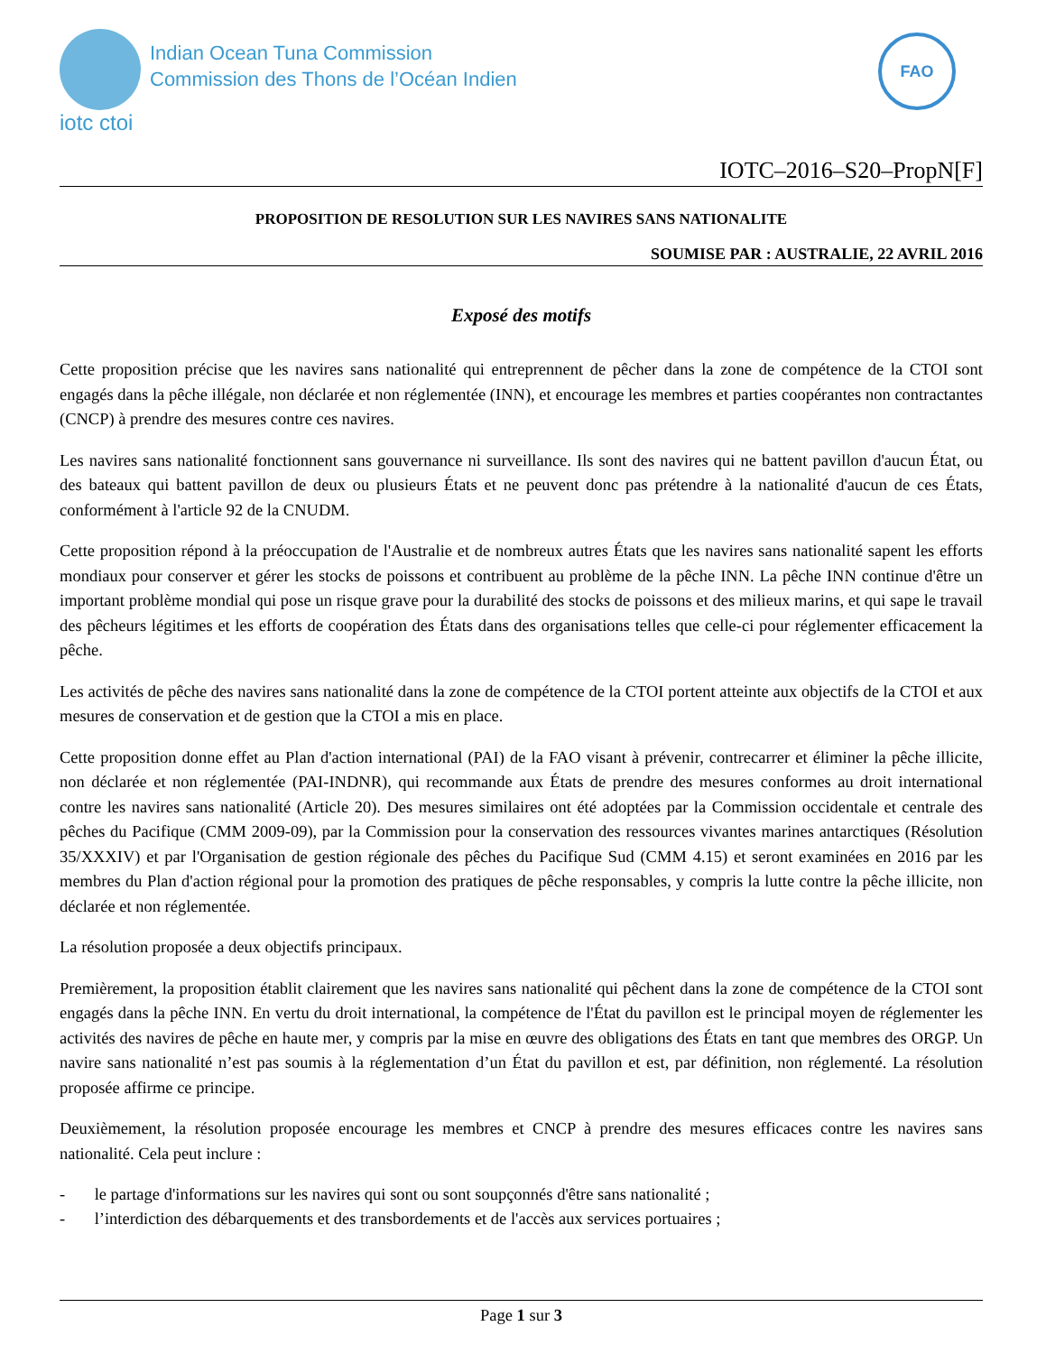iotc ctoi
Indian Ocean Tuna Commission
Commission des Thons de l’Océan Indien
FAO
IOTC–2016–S20–PropN[F]
PROPOSITION DE RESOLUTION SUR LES NAVIRES SANS NATIONALITE
SOUMISE PAR : AUSTRALIE, 22 AVRIL 2016
Exposé des motifs
Cette proposition précise que les navires sans nationalité qui entreprennent de pêcher dans la zone de compétence de la CTOI sont engagés dans la pêche illégale, non déclarée et non réglementée (INN), et encourage les membres et parties coopérantes non contractantes (CNCP) à prendre des mesures contre ces navires.
Les navires sans nationalité fonctionnent sans gouvernance ni surveillance. Ils sont des navires qui ne battent pavillon d'aucun État, ou des bateaux qui battent pavillon de deux ou plusieurs États et ne peuvent donc pas prétendre à la nationalité d'aucun de ces États, conformément à l'article 92 de la CNUDM.
Cette proposition répond à la préoccupation de l'Australie et de nombreux autres États que les navires sans nationalité sapent les efforts mondiaux pour conserver et gérer les stocks de poissons et contribuent au problème de la pêche INN. La pêche INN continue d'être un important problème mondial qui pose un risque grave pour la durabilité des stocks de poissons et des milieux marins, et qui sape le travail des pêcheurs légitimes et les efforts de coopération des États dans des organisations telles que celle-ci pour réglementer efficacement la pêche.
Les activités de pêche des navires sans nationalité dans la zone de compétence de la CTOI portent atteinte aux objectifs de la CTOI et aux mesures de conservation et de gestion que la CTOI a mis en place.
Cette proposition donne effet au Plan d'action international (PAI) de la FAO visant à prévenir, contrecarrer et éliminer la pêche illicite, non déclarée et non réglementée (PAI-INDNR), qui recommande aux États de prendre des mesures conformes au droit international contre les navires sans nationalité (Article 20). Des mesures similaires ont été adoptées par la Commission occidentale et centrale des pêches du Pacifique (CMM 2009-09), par la Commission pour la conservation des ressources vivantes marines antarctiques (Résolution 35/XXXIV) et par l'Organisation de gestion régionale des pêches du Pacifique Sud (CMM 4.15) et seront examinées en 2016 par les membres du Plan d'action régional pour la promotion des pratiques de pêche responsables, y compris la lutte contre la pêche illicite, non déclarée et non réglementée.
La résolution proposée a deux objectifs principaux.
Premièrement, la proposition établit clairement que les navires sans nationalité qui pêchent dans la zone de compétence de la CTOI sont engagés dans la pêche INN. En vertu du droit international, la compétence de l'État du pavillon est le principal moyen de réglementer les activités des navires de pêche en haute mer, y compris par la mise en œuvre des obligations des États en tant que membres des ORGP. Un navire sans nationalité n’est pas soumis à la réglementation d’un État du pavillon et est, par définition, non réglementé. La résolution proposée affirme ce principe.
Deuxièmement, la résolution proposée encourage les membres et CNCP à prendre des mesures efficaces contre les navires sans nationalité. Cela peut inclure :
- le partage d'informations sur les navires qui sont ou sont soupçonnés d'être sans nationalité ;
- l’interdiction des débarquements et des transbordements et de l'accès aux services portuaires ;
Page 1 sur 3